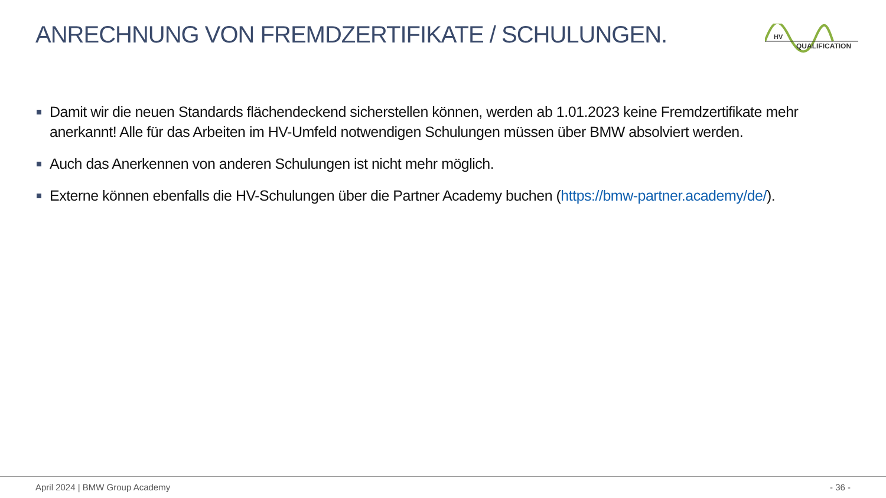ANRECHNUNG VON FREMDZERTIFIKATE / SCHULUNGEN.
HV
QUALIFICATION
Damit wir die neuen Standards flächendeckend sicherstellen können, werden ab 1.01.2023 keine Fremdzertifikate mehr anerkannt! Alle für das Arbeiten im HV-Umfeld notwendigen Schulungen müssen über BMW absolviert werden.
Auch das Anerkennen von anderen Schulungen ist nicht mehr möglich.
Externe können ebenfalls die HV-Schulungen über die Partner Academy buchen (https://bmw-partner.academy/de/).
April 2024 | BMW Group Academy - 36 -